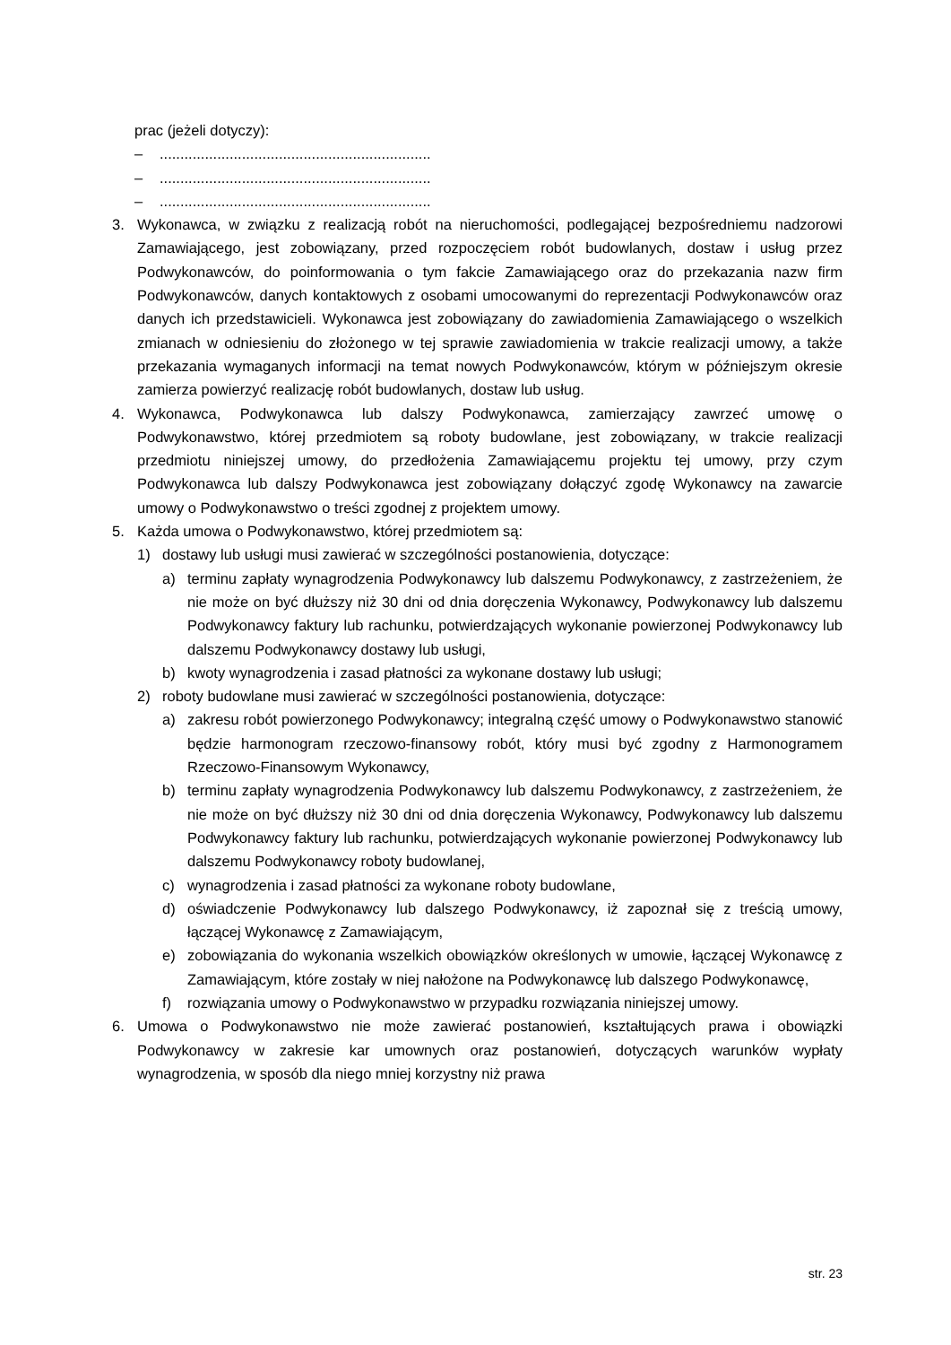prac (jeżeli dotyczy):
–..................................................................
–..................................................................
–..................................................................
3. Wykonawca, w związku z realizacją robót na nieruchomości, podlegającej bezpośredniemu nadzorowi Zamawiającego, jest zobowiązany, przed rozpoczęciem robót budowlanych, dostaw i usług przez Podwykonawców, do poinformowania o tym fakcie Zamawiającego oraz do przekazania nazw firm Podwykonawców, danych kontaktowych z osobami umocowanymi do reprezentacji Podwykonawców oraz danych ich przedstawicieli. Wykonawca jest zobowiązany do zawiadomienia Zamawiającego o wszelkich zmianach w odniesieniu do złożonego w tej sprawie zawiadomienia w trakcie realizacji umowy, a także przekazania wymaganych informacji na temat nowych Podwykonawców, którym w późniejszym okresie zamierza powierzyć realizację robót budowlanych, dostaw lub usług.
4. Wykonawca, Podwykonawca lub dalszy Podwykonawca, zamierzający zawrzeć umowę o Podwykonawstwo, której przedmiotem są roboty budowlane, jest zobowiązany, w trakcie realizacji przedmiotu niniejszej umowy, do przedłożenia Zamawiającemu projektu tej umowy, przy czym Podwykonawca lub dalszy Podwykonawca jest zobowiązany dołączyć zgodę Wykonawcy na zawarcie umowy o Podwykonawstwo o treści zgodnej z projektem umowy.
5. Każda umowa o Podwykonawstwo, której przedmiotem są:
1) dostawy lub usługi musi zawierać w szczególności postanowienia, dotyczące:
a) terminu zapłaty wynagrodzenia Podwykonawcy lub dalszemu Podwykonawcy, z zastrzeżeniem, że nie może on być dłuższy niż 30 dni od dnia doręczenia Wykonawcy, Podwykonawcy lub dalszemu Podwykonawcy faktury lub rachunku, potwierdzających wykonanie powierzonej Podwykonawcy lub dalszemu Podwykonawcy dostawy lub usługi,
b) kwoty wynagrodzenia i zasad płatności za wykonane dostawy lub usługi;
2) roboty budowlane musi zawierać w szczególności postanowienia, dotyczące:
a) zakresu robót powierzonego Podwykonawcy; integralną część umowy o Podwykonawstwo stanowić będzie harmonogram rzeczowo-finansowy robót, który musi być zgodny z Harmonogramem Rzeczowo-Finansowym Wykonawcy,
b) terminu zapłaty wynagrodzenia Podwykonawcy lub dalszemu Podwykonawcy, z zastrzeżeniem, że nie może on być dłuższy niż 30 dni od dnia doręczenia Wykonawcy, Podwykonawcy lub dalszemu Podwykonawcy faktury lub rachunku, potwierdzających wykonanie powierzonej Podwykonawcy lub dalszemu Podwykonawcy roboty budowlanej,
c) wynagrodzenia i zasad płatności za wykonane roboty budowlane,
d) oświadczenie Podwykonawcy lub dalszego Podwykonawcy, iż zapoznał się z treścią umowy, łączącej Wykonawcę z Zamawiającym,
e) zobowiązania do wykonania wszelkich obowiązków określonych w umowie, łączącej Wykonawcę z Zamawiającym, które zostały w niej nałożone na Podwykonawcę lub dalszego Podwykonawcę,
f) rozwiązania umowy o Podwykonawstwo w przypadku rozwiązania niniejszej umowy.
6. Umowa o Podwykonawstwo nie może zawierać postanowień, kształtujących prawa i obowiązki Podwykonawcy w zakresie kar umownych oraz postanowień, dotyczących warunków wypłaty wynagrodzenia, w sposób dla niego mniej korzystny niż prawa
str. 23